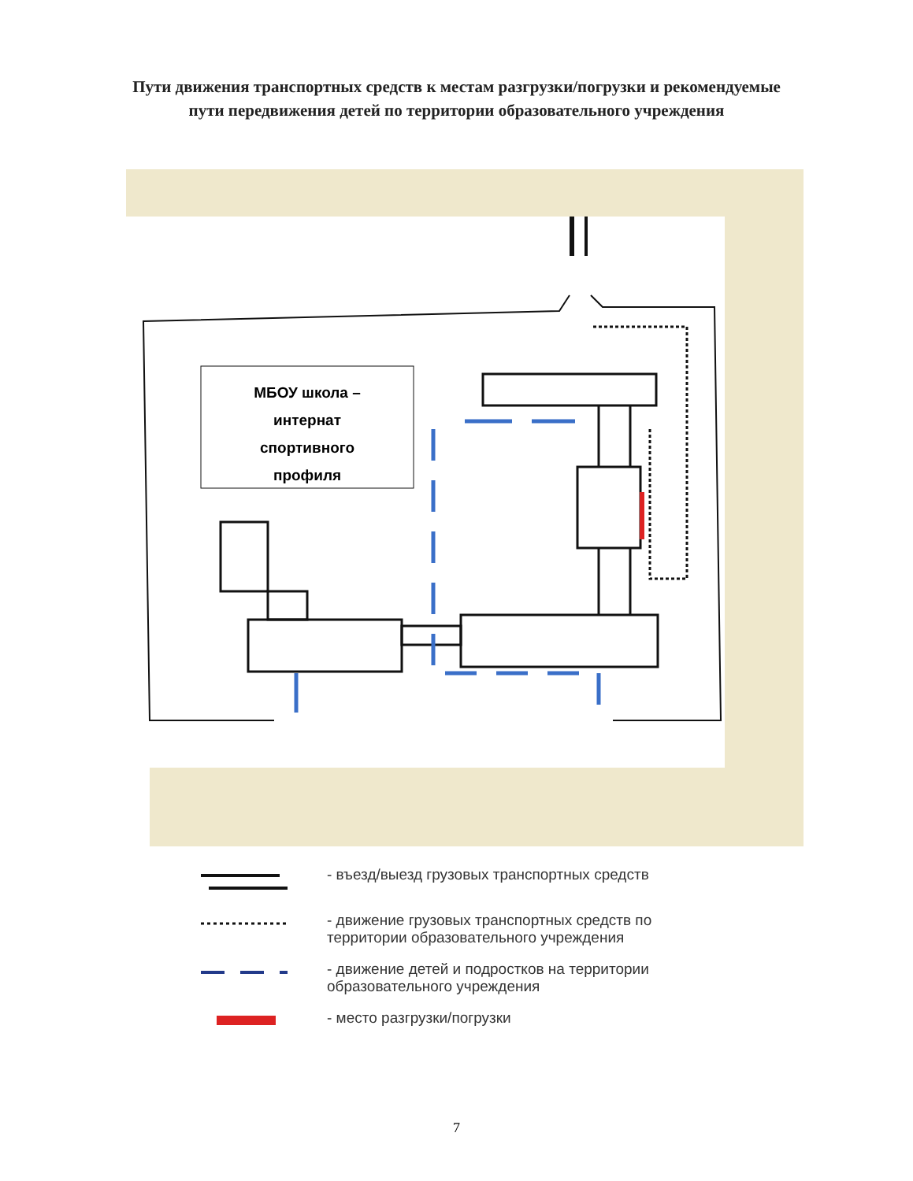Пути движения транспортных средств к местам разгрузки/погрузки и рекомендуемые пути передвижения детей по территории образовательного учреждения
МБОУ школа –
интернат
спортивного
профиля
- въезд/выезд грузовых транспортных средств
- движение грузовых транспортных средств по
территории образовательного учреждения
- движение детей и подростков на территории
образовательного учреждения
- место разгрузки/погрузки
7